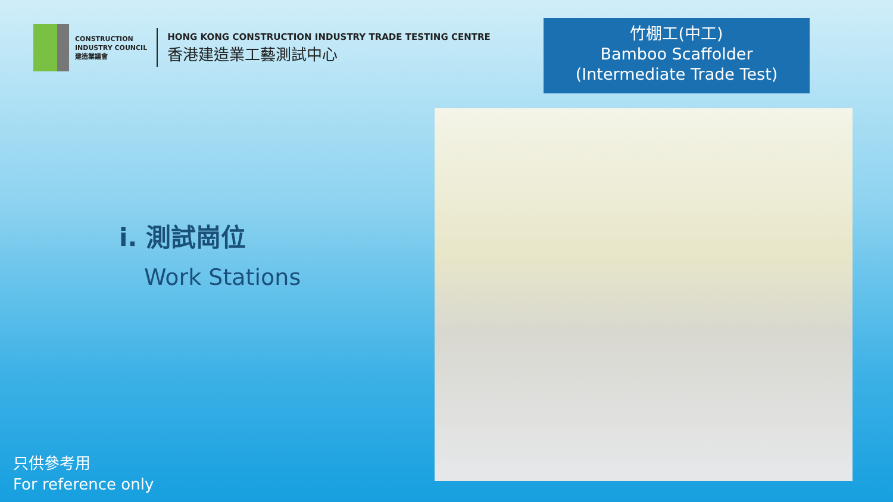CONSTRUCTION
INDUSTRY COUNCIL
建造業議會
HONG KONG CONSTRUCTION INDUSTRY TRADE TESTING CENTRE
香港建造業工藝測試中心
竹棚工(中工)
Bamboo Scaffolder
(Intermediate Trade Test)
i. 測試崗位
Work Stations
只供參考用
For reference only